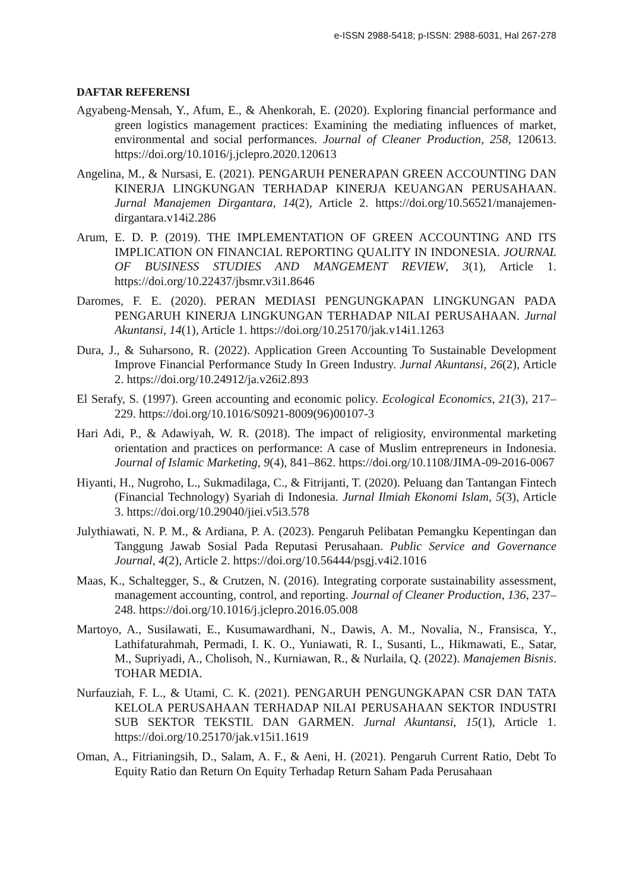e-ISSN 2988-5418; p-ISSN: 2988-6031, Hal 267-278
DAFTAR REFERENSI
Agyabeng-Mensah, Y., Afum, E., & Ahenkorah, E. (2020). Exploring financial performance and green logistics management practices: Examining the mediating influences of market, environmental and social performances. Journal of Cleaner Production, 258, 120613. https://doi.org/10.1016/j.jclepro.2020.120613
Angelina, M., & Nursasi, E. (2021). PENGARUH PENERAPAN GREEN ACCOUNTING DAN KINERJA LINGKUNGAN TERHADAP KINERJA KEUANGAN PERUSAHAAN. Jurnal Manajemen Dirgantara, 14(2), Article 2. https://doi.org/10.56521/manajemen-dirgantara.v14i2.286
Arum, E. D. P. (2019). THE IMPLEMENTATION OF GREEN ACCOUNTING AND ITS IMPLICATION ON FINANCIAL REPORTING QUALITY IN INDONESIA. JOURNAL OF BUSINESS STUDIES AND MANGEMENT REVIEW, 3(1), Article 1. https://doi.org/10.22437/jbsmr.v3i1.8646
Daromes, F. E. (2020). PERAN MEDIASI PENGUNGKAPAN LINGKUNGAN PADA PENGARUH KINERJA LINGKUNGAN TERHADAP NILAI PERUSAHAAN. Jurnal Akuntansi, 14(1), Article 1. https://doi.org/10.25170/jak.v14i1.1263
Dura, J., & Suharsono, R. (2022). Application Green Accounting To Sustainable Development Improve Financial Performance Study In Green Industry. Jurnal Akuntansi, 26(2), Article 2. https://doi.org/10.24912/ja.v26i2.893
El Serafy, S. (1997). Green accounting and economic policy. Ecological Economics, 21(3), 217–229. https://doi.org/10.1016/S0921-8009(96)00107-3
Hari Adi, P., & Adawiyah, W. R. (2018). The impact of religiosity, environmental marketing orientation and practices on performance: A case of Muslim entrepreneurs in Indonesia. Journal of Islamic Marketing, 9(4), 841–862. https://doi.org/10.1108/JIMA-09-2016-0067
Hiyanti, H., Nugroho, L., Sukmadilaga, C., & Fitrijanti, T. (2020). Peluang dan Tantangan Fintech (Financial Technology) Syariah di Indonesia. Jurnal Ilmiah Ekonomi Islam, 5(3), Article 3. https://doi.org/10.29040/jiei.v5i3.578
Julythiawati, N. P. M., & Ardiana, P. A. (2023). Pengaruh Pelibatan Pemangku Kepentingan dan Tanggung Jawab Sosial Pada Reputasi Perusahaan. Public Service and Governance Journal, 4(2), Article 2. https://doi.org/10.56444/psgj.v4i2.1016
Maas, K., Schaltegger, S., & Crutzen, N. (2016). Integrating corporate sustainability assessment, management accounting, control, and reporting. Journal of Cleaner Production, 136, 237–248. https://doi.org/10.1016/j.jclepro.2016.05.008
Martoyo, A., Susilawati, E., Kusumawardhani, N., Dawis, A. M., Novalia, N., Fransisca, Y., Lathifaturahmah, Permadi, I. K. O., Yuniawati, R. I., Susanti, L., Hikmawati, E., Satar, M., Supriyadi, A., Cholisoh, N., Kurniawan, R., & Nurlaila, Q. (2022). Manajemen Bisnis. TOHAR MEDIA.
Nurfauziah, F. L., & Utami, C. K. (2021). PENGARUH PENGUNGKAPAN CSR DAN TATA KELOLA PERUSAHAAN TERHADAP NILAI PERUSAHAAN SEKTOR INDUSTRI SUB SEKTOR TEKSTIL DAN GARMEN. Jurnal Akuntansi, 15(1), Article 1. https://doi.org/10.25170/jak.v15i1.1619
Oman, A., Fitrianingsih, D., Salam, A. F., & Aeni, H. (2021). Pengaruh Current Ratio, Debt To Equity Ratio dan Return On Equity Terhadap Return Saham Pada Perusahaan